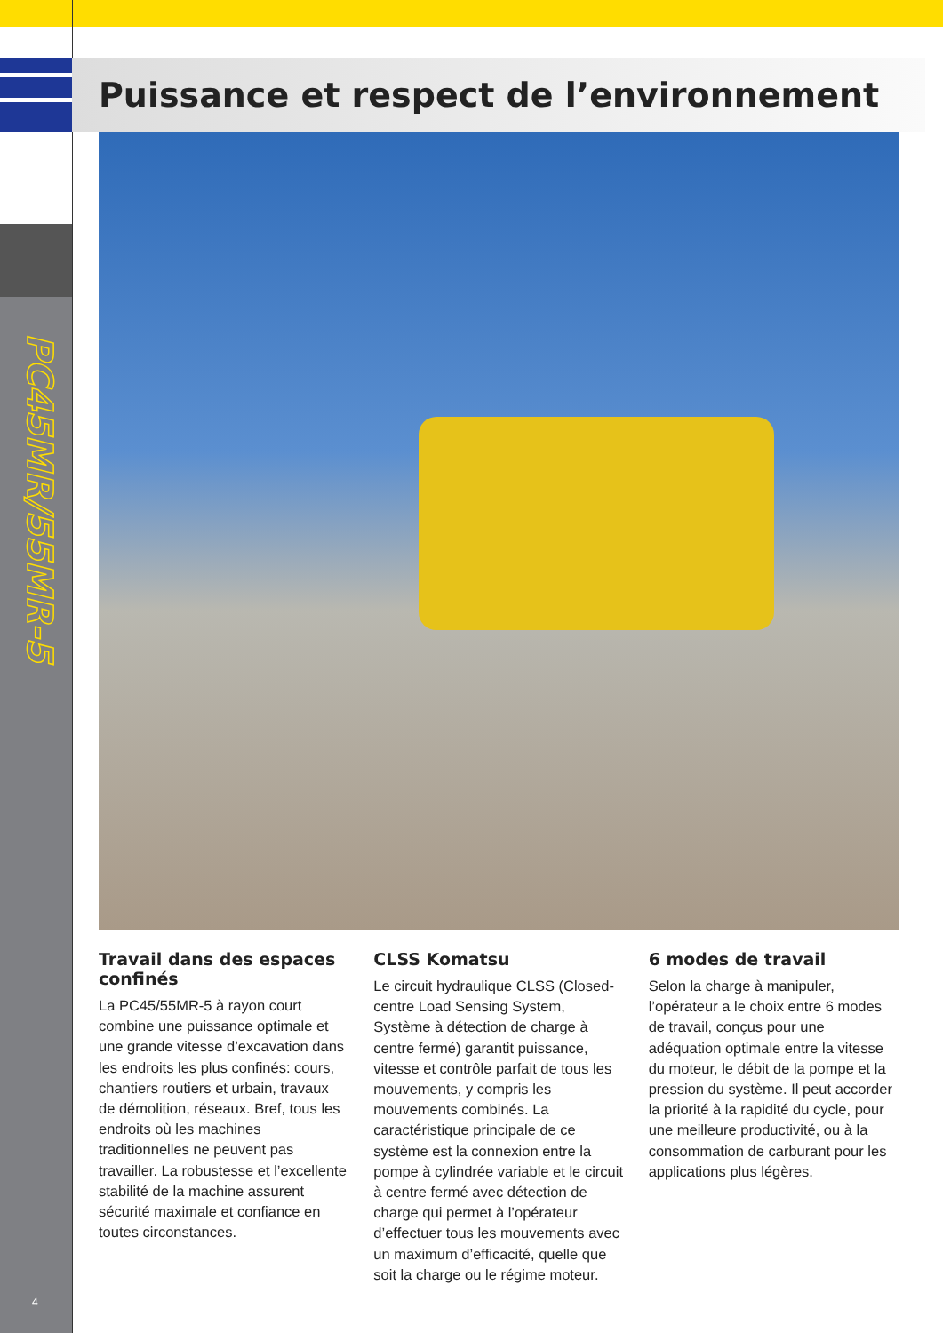PC45MR/55MR-5
4
Puissance et respect de l’environnement
Travail dans des espaces confinés
La PC45/55MR-5 à rayon court combine une puissance optimale et une grande vitesse d’excavation dans les endroits les plus confinés: cours, chantiers routiers et urbain, travaux de démolition, réseaux. Bref, tous les endroits où les machines traditionnelles ne peuvent pas travailler. La robustesse et l’excellente stabilité de la machine assurent sécurité maximale et confiance en toutes circonstances.
CLSS Komatsu
Le circuit hydraulique CLSS (Closed-centre Load Sensing System, Système à détection de charge à centre fermé) garantit puissance, vitesse et contrôle parfait de tous les mouvements, y compris les mouvements combinés. La caractéristique principale de ce système est la connexion entre la pompe à cylindrée variable et le circuit à centre fermé avec détection de charge qui permet à l’opérateur d’effectuer tous les mouvements avec un maximum d’efficacité, quelle que soit la charge ou le régime moteur.
6 modes de travail
Selon la charge à manipuler, l’opérateur a le choix entre 6 modes de travail, conçus pour une adéquation optimale entre la vitesse du moteur, le débit de la pompe et la pression du système. Il peut accorder la priorité à la rapidité du cycle, pour une meilleure productivité, ou à la consommation de carburant pour les applications plus légères.